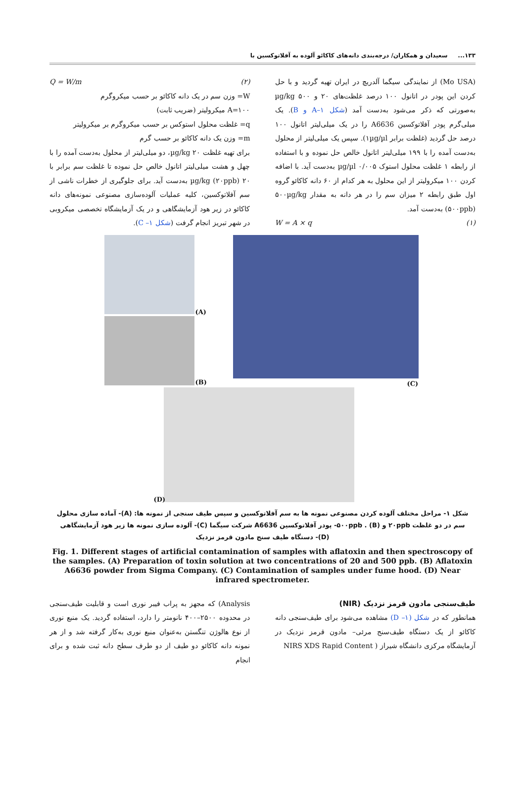۱۳۳... سعیدان و همکاران/ درجه‌بندی دانه‌های کاکائو آلوده به آفلاتوکسین با
(Mo USA) از نمایندگی سیگما آلدریچ در ایران تهیه گردید و با حل کردن این پودر در اتانول ۱۰۰ درصد غلظت‌های ۲۰ و ۵۰۰ µg/kg به‌صورتی که ذکر می‌شود به‌دست آمد (شکل ۱–A و B). یک میلی‌گرم پودر آفلاتوکسین A6636 را در یک میلی‌لیتر اتانول ۱۰۰ درصد حل گردید (غلظت برابر ۱µg/µl). سپس یک میلی‌لیتر از محلول به‌دست آمده را با ۱۹۹ میلی‌لیتر اتانول خالص حل نموده و با استفاده از رابطه ۱ غلظت محلول استوک ۰/۰۰۵ µg/µl به‌دست آید. با اضافه کردن ۱۰۰ میکرولیتر از این محلول به هر کدام از ۶۰ دانه کاکائو گروه اول طبق رابطه ۲ میزان سم را در هر دانه به مقدار ۵۰۰µg/kg (۵۰۰ppb) به‌دست آمد.
(۱) W = A × q
(۲) Q = W/m
W= وزن سم در یک دانه کاکائو بر حسب میکروگرم
A=۱۰۰ میکرولیتر (ضریب ثابت)
q= غلظت محلول استوکس بر حسب میکروگرم بر میکرولیتر
m= وزن یک دانه کاکائو بر حسب گرم
برای تهیه غلظت ۲۰ µg/kg، دو میلی‌لیتر از محلول به‌دست آمده را با چهل و هشت میلی‌لیتر اتانول خالص حل نموده تا غلظت سم برابر با ۲۰ µg/kg (۲۰ppb) به‌دست آید. برای جلوگیری از خطرات ناشی از سم آفلاتوکسین، کلیه عملیات آلوده‌سازی مصنوعی نمونه‌های دانه کاکائو در زیر هود آزمایشگاهی و در یک آزمایشگاه تخصصی میکروبی در شهر تبریز انجام گرفت (شکل ۱– C).
(A)
(B) (C)
(D)
شکل ۱- مراحل مختلف آلوده کردن مصنوعی نمونه ها به سم آفلاتوکسین و سپس طیف سنجی از نمونه ها: (A)- آماده سازی محلول سم در دو غلظت ۲۰ppb و ۵۰۰ppb . (B)- پودر آفلاتوکسین A6636 شرکت سیگما (C)- آلوده سازی نمونه ها زیر هود آزمایشگاهی (D)- دستگاه طیف سنج مادون قرمز نزدیک
Fig. 1. Different stages of artificial contamination of samples with aflatoxin and then spectroscopy of the samples. (A) Preparation of toxin solution at two concentrations of 20 and 500 ppb. (B) Aflatoxin A6636 powder from Sigma Company. (C) Contamination of samples under fume hood. (D) Near infrared spectrometer.
طیف‌سنجی مادون قرمز نزدیک (NIR)
همانطور که در شکل (۱– D) مشاهده می‌شود برای طیف‌سنجی دانه کاکائو از یک دستگاه طیف‌سنج مرئی– مادون قرمز نزدیک در آزمایشگاه مرکزی دانشگاه شیراز ( NIRS XDS Rapid Content
Analysis) که مجهز به پراب فیبر نوری است و قابلیت طیف‌سنجی در محدوده ۲۵۰۰–۴۰۰ نانومتر را دارد، استفاده گردید. یک منبع نوری از نوع هالوژن تنگستن به‌عنوان منبع نوری به‌کار گرفته شد و از هر نمونه دانه کاکائو دو طیف از دو طرف سطح دانه ثبت شده و برای انجام